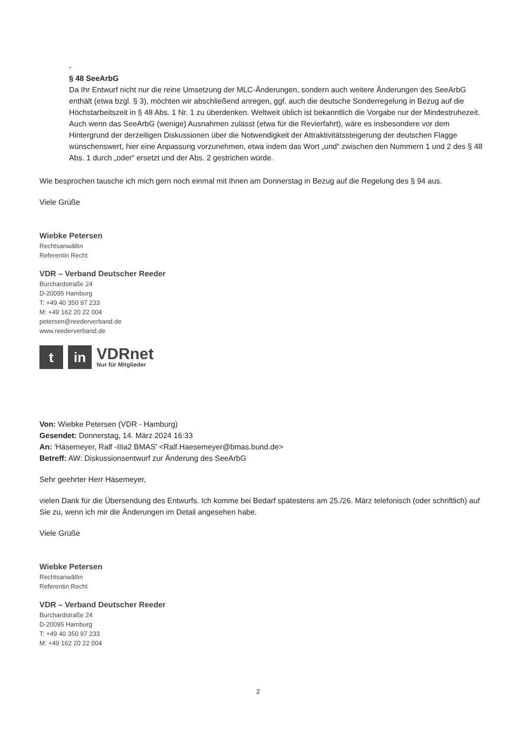-
§ 48 SeeArbG
Da Ihr Entwurf nicht nur die reine Umsetzung der MLC-Änderungen, sondern auch weitere Änderungen des SeeArbG enthält (etwa bzgl. § 3), möchten wir abschließend anregen, ggf. auch die deutsche Sonderregelung in Bezug auf die Höchstarbeitszeit in § 48 Abs. 1 Nr. 1 zu überdenken. Weltweit üblich ist bekanntlich die Vorgabe nur der Mindestruhezeit. Auch wenn das SeeArbG (wenige) Ausnahmen zulässt (etwa für die Revierfahrt), wäre es insbesondere vor dem Hintergrund der derzeitigen Diskussionen über die Notwendigkeit der Attraktivitätssteigerung der deutschen Flagge wünschenswert, hier eine Anpassung vorzunehmen, etwa indem das Wort „und“ zwischen den Nummern 1 und 2 des § 48 Abs. 1 durch „oder“ ersetzt und der Abs. 2 gestrichen würde.
Wie besprochen tausche ich mich gern noch einmal mit Ihnen am Donnerstag in Bezug auf die Regelung des § 94 aus.
Viele Grüße
Wiebke Petersen
Rechtsanwältin
Referentin Recht
VDR – Verband Deutscher Reeder
Burchardstraße 24
D-20095 Hamburg
T: +49 40 350 97 233
M: +49 162 20 22 004
petersen@reederverband.de
www.reederverband.de
t in
VDRnet
Nur für Mitglieder
Von: Wiebke Petersen (VDR - Hamburg)
Gesendet: Donnerstag, 14. März 2024 16:33
An: 'Häsemeyer, Ralf -IIIa2 BMAS' <Ralf.Haesemeyer@bmas.bund.de>
Betreff: AW: Diskussionsentwurf zur Änderung des SeeArbG
Sehr geehrter Herr Häsemeyer,
vielen Dank für die Übersendung des Entwurfs. Ich komme bei Bedarf spätestens am 25./26. März telefonisch (oder schriftlich) auf Sie zu, wenn ich mir die Änderungen im Detail angesehen habe.
Viele Grüße
Wiebke Petersen
Rechtsanwältin
Referentin Recht
VDR – Verband Deutscher Reeder
Burchardstraße 24
D-20095 Hamburg
T: +49 40 350 97 233
M: +49 162 20 22 004
2